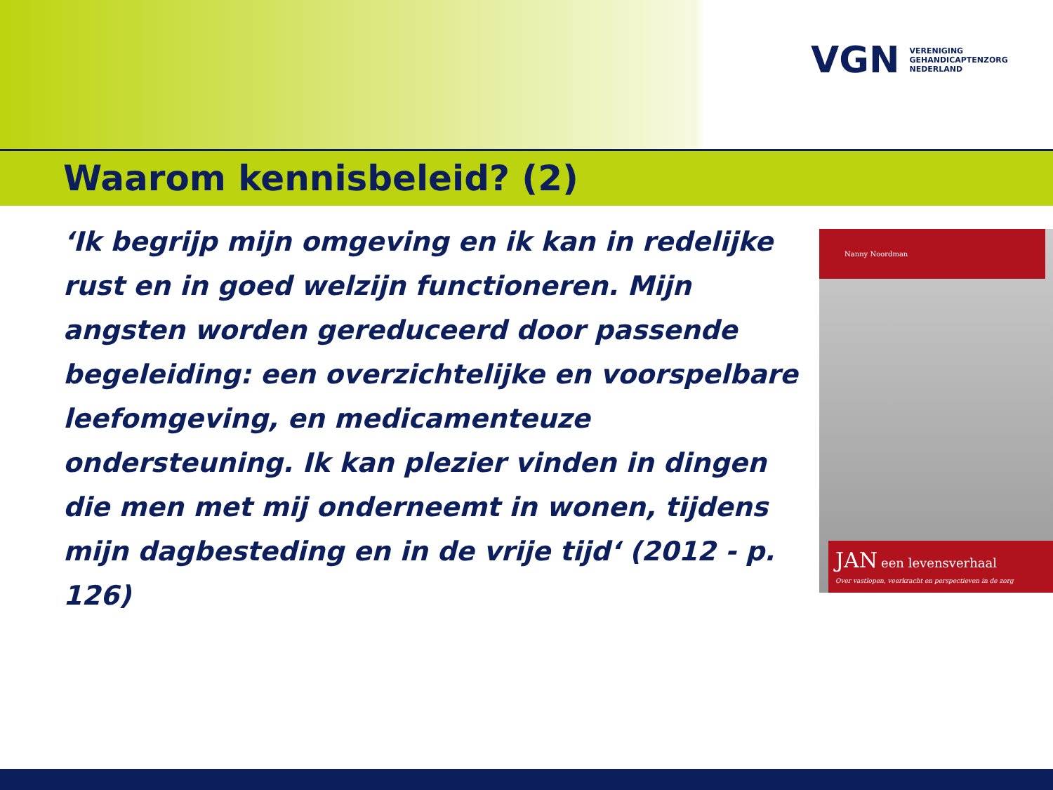VGN
VERENIGING
GEHANDICAPTENZORG
NEDERLAND
Waarom kennisbeleid? (2)
‘Ik begrijp mijn omgeving en ik kan in redelijke rust en in goed welzijn functioneren. Mijn angsten worden gereduceerd door passende begeleiding: een overzichtelijke en voorspelbare leefomgeving, en medicamenteuze ondersteuning. Ik kan plezier vinden in dingen die men met mij onderneemt in wonen, tijdens mijn dagbesteding en in de vrije tijd‘ (2012 - p. 126)
Nanny Noordman
JAN een levensverhaal
Over vastlopen, veerkracht en perspectieven in de zorg